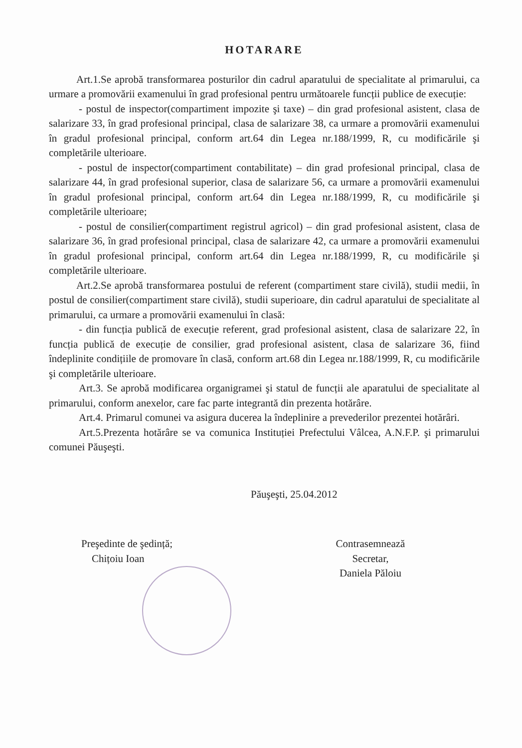HOTARARE
Art.1.Se aprobă transformarea posturilor din cadrul aparatului de specialitate al primarului, ca urmare a promovării examenului în grad profesional pentru următoarele funcții publice de execuție:
- postul de inspector(compartiment impozite şi taxe) – din grad profesional asistent, clasa de salarizare 33, în grad profesional principal, clasa de salarizare 38, ca urmare a promovării examenului în gradul profesional principal, conform art.64 din Legea nr.188/1999, R, cu modificările şi completările ulterioare.
- postul de inspector(compartiment contabilitate) – din grad profesional principal, clasa de salarizare 44, în grad profesional superior, clasa de salarizare 56, ca urmare a promovării examenului în gradul profesional principal, conform art.64 din Legea nr.188/1999, R, cu modificările şi completările ulterioare;
- postul de consilier(compartiment registrul agricol) – din grad profesional asistent, clasa de salarizare 36, în grad profesional principal, clasa de salarizare 42, ca urmare a promovării examenului în gradul profesional principal, conform art.64 din Legea nr.188/1999, R, cu modificările şi completările ulterioare.
Art.2.Se aprobă transformarea postului de referent (compartiment stare civilă), studii medii, în postul de consilier(compartiment stare civilă), studii superioare, din cadrul aparatului de specialitate al primarului, ca urmare a promovării examenului în clasă:
- din funcția publică de execuție referent, grad profesional asistent, clasa de salarizare 22, în funcția publică de execuție de consilier, grad profesional asistent, clasa de salarizare 36, fiind îndeplinite condițiile de promovare în clasă, conform art.68 din Legea nr.188/1999, R, cu modificările şi completările ulterioare.
Art.3. Se aprobă modificarea organigramei şi statul de funcții ale aparatului de specialitate al primarului, conform anexelor, care fac parte integrantă din prezenta hotărâre.
Art.4. Primarul comunei va asigura ducerea la îndeplinire a prevederilor prezentei hotărâri.
Art.5.Prezenta hotărâre se va comunica Instituției Prefectului Vâlcea, A.N.F.P. şi primarului comunei Păuşeşti.
Păuşeşti, 25.04.2012
Preşedinte de şedință;
Chițoiu Ioan
Contrasemnează
Secretar,
Daniela Păloiu